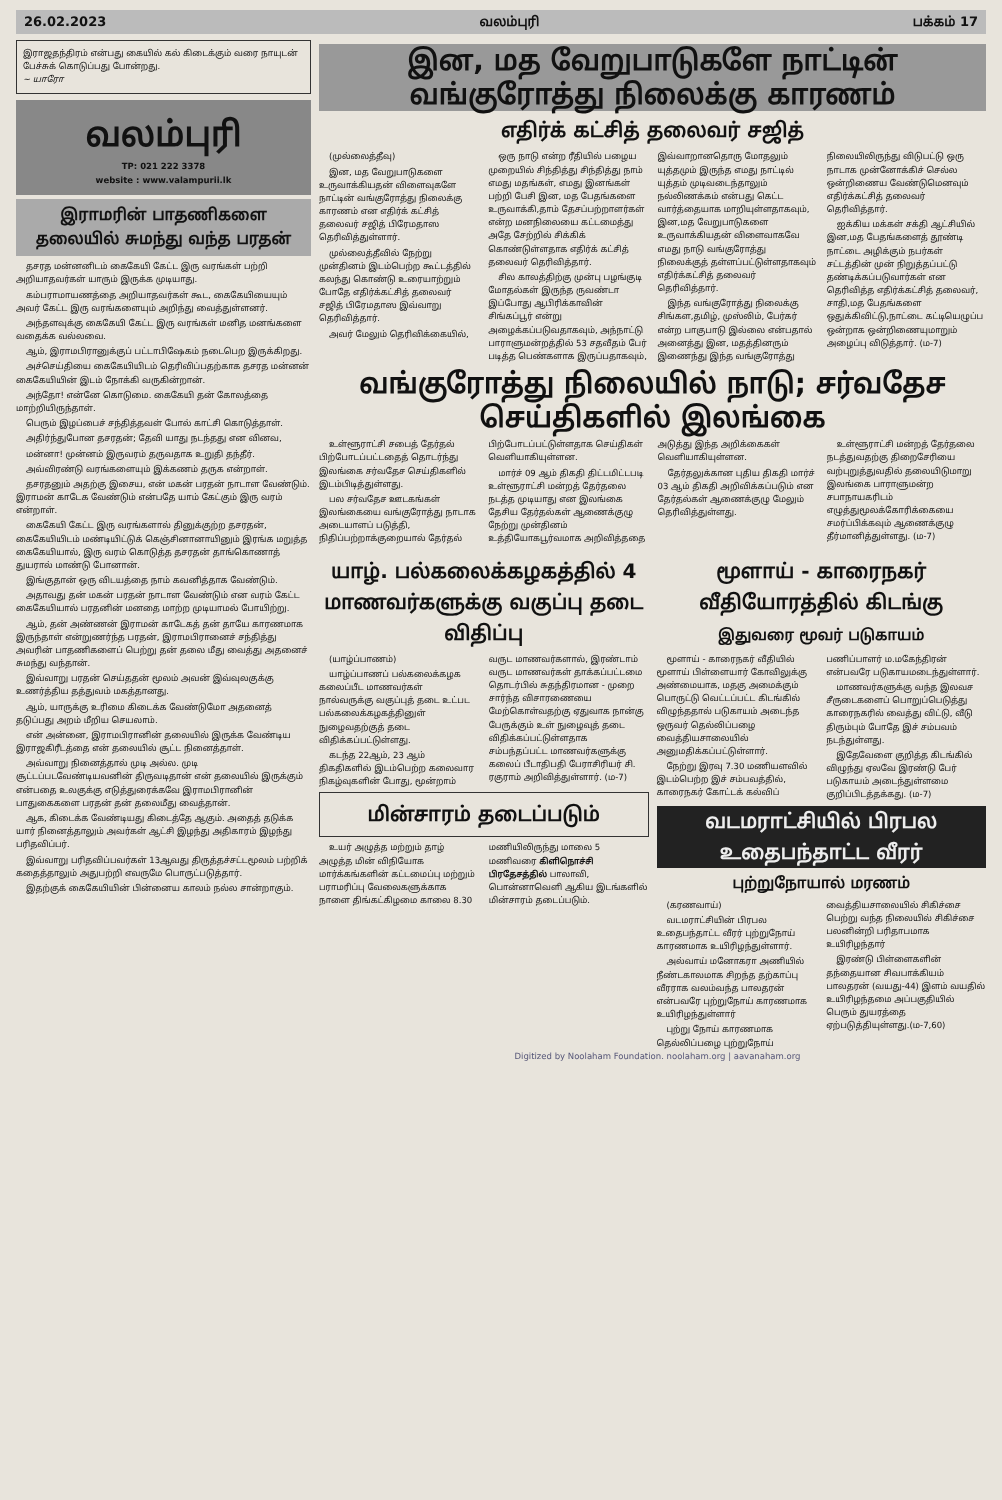26.02.2023 வலம்புரி பக்கம் 17
இராஜதந்திரம் என்பது கையில் கல் கிடைக்கும் வரை நாயுடன் பேச்சுக் கொடுப்பது போன்றது.
~ யாரோ
வலம்புரி
TP: 021 222 3378
website : www.valampurii.lk
இராமரின் பாதணிகளை தலையில் சுமந்து வந்த பரதன்
தசரத மன்னனிடம் கைகேயி கேட்ட இரு வரங்கள் பற்றி அறியாதவர்கள் யாரும் இருக்க முடியாது.
கம்பராமாயணத்தை அறியாதவர்கள் கூட, கைகேயியையும் அவர் கேட்ட இரு வரங்களையும் அறிந்து வைத்துள்ளனர்.
அந்தளவுக்கு கைகேயி கேட்ட இரு வரங்கள் மனித மனங்களை வதைக்க வல்லவை.
ஆம், இராமபிரானுக்குப் பட்டாபிஷேகம் நடைபெற இருக்கிறது.
அச்செய்தியை கைகேயியிடம் தெரிவிப்பதற்காக தசரத மன்னன் கைகேயியின் இடம் நோக்கி வருகின்றான்.
அந்தோ! என்னே கொடுமை. கைகேயி தன் கோலத்தை மாற்றியிருந்தாள்.
பெரும் இழப்பைச் சந்தித்தவள் போல் காட்சி கொடுத்தாள்.
அதிர்ந்துபோன தசரதன்; தேவி யாது நடந்தது என வினவ,
மன்னா! முன்னம் இருவரம் தருவதாக உறுதி தந்தீர்.
அவ்விரண்டு வரங்களையும் இக்கணம் தருக என்றாள்.
தசரதனும் அதற்கு இசைய, என் மகன் பரதன் நாடாள வேண்டும். இராமன் காடேக வேண்டும் என்பதே யாம் கேட்கும் இரு வரம் என்றாள்.
கைகேயி கேட்ட இரு வரங்களால் தினுக்குற்ற தசரதன், கைகேயியிடம் மண்டியிட்டுக் கெஞ்சினானாயினும் இரங்க மறுத்த கைகேயியால், இரு வரம் கொடுத்த தசரதன் தாங்கொணாத் துயரால் மாண்டு போனான்.
இங்குதான் ஒரு விடயத்தை நாம் கவனித்தாக வேண்டும்.
அதாவது தன் மகன் பரதன் நாடாள வேண்டும் என வரம் கேட்ட கைகேயியால் பரதனின் மனதை மாற்ற முடியாமல் போயிற்று.
ஆம், தன் அண்ணன் இராமன் காடேகத் தன் தாயே காரணமாக இருந்தாள் என்றுணர்ந்த பரதன், இராமபிரானைச் சந்தித்து அவரின் பாதணிகளைப் பெற்று தன் தலை மீது வைத்து அதனைச் சுமந்து வந்தான்.
இவ்வாறு பரதன் செய்ததன் மூலம் அவன் இவ்வுலகுக்கு உணர்த்திய தத்துவம் மகத்தானது.
ஆம், யாருக்கு உரிமை கிடைக்க வேண்டுமோ அதனைத் தடுப்பது அறம் மீறிய செயலாம்.
என் அன்னை, இராமபிரானின் தலையில் இருக்க வேண்டிய இராஜகிரீடத்தை என் தலையில் சூட்ட நினைத்தாள்.
அவ்வாறு நினைத்தால் முடி அல்ல. முடி சூட்டப்படவேண்டியவனின் திருவடிதான் என் தலையில் இருக்கும் என்பதை உலகுக்கு எடுத்துரைக்கவே இராமபிரானின் பாதுகைகளை பரதன் தன் தலைமீது வைத்தான்.
ஆக, கிடைக்க வேண்டியது கிடைத்தே ஆகும். அதைத் தடுக்க யார் நினைத்தாலும் அவர்கள் ஆட்சி இழந்து அதிகாரம் இழந்து பரிதவிப்பர்.
இவ்வாறு பரிதவிப்பவர்கள் 13ஆவது திருத்தச்சட்டமூலம் பற்றிக் கதைத்தாலும் அதுபற்றி எவருமே பொருட்படுத்தார்.
இதற்குக் கைகேயியின் பின்னைய காலம் நல்ல சான்றாகும்.
இன, மத வேறுபாடுகளே நாட்டின் வங்குரோத்து நிலைக்கு காரணம்
எதிர்க் கட்சித் தலைவர் சஜித்
(முல்லைத்தீவு)
இன, மத வேறுபாடுகளை உருவாக்கியதன் விளைவுகளே நாட்டின் வங்குரோத்து நிலைக்கு காரணம் என எதிர்க் கட்சித் தலைவர் சஜித் பிரேமதாஸ தெரிவித்துள்ளார்.
முல்லைத்தீவில் நேற்று முன்தினம் இடம்பெற்ற கூட்டத்தில் கலந்து கொண்டு உரையாற்றும் போதே எதிர்க்கட்சித் தலைவர் சஜித் பிரேமதாஸ இவ்வாறு தெரிவித்தார்.
அவர் மேலும் தெரிவிக்கையில்,
ஒரு நாடு என்ற ரீதியில் பழைய முறையில் சிந்தித்து சிந்தித்து நாம் எமது மதங்கள், எமது இனங்கள் பற்றி பேசி இன, மத பேதங்களை உருவாக்கி,தாம் தேசப்பற்றாளர்கள் என்ற மனநிலையை கட்டமைத்து அதே சேற்றில் சிக்கிக் கொண்டுள்ளதாக எதிர்க் கட்சித் தலைவர் தெரிவித்தார்.
சில காலத்திற்கு முன்பு பழங்குடி மோதல்கள் இருந்த ருவண்டா இப்போது ஆபிரிக்காவின் சிங்கப்பூர் என்று அழைக்கப்படுவதாகவும், அந்நாட்டு பாராளுமன்றத்தில் 53 சதவீதம் பேர் படித்த பெண்களாக இருப்பதாகவும், இவ்வாறானதொரு மோதலும் யுத்தமும் இருந்த எமது நாட்டில் யுத்தம் முடிவடைந்தாலும் நல்லிணக்கம் என்பது கெட்ட வார்த்தையாக மாறியுள்ளதாகவும், இன,மத வேறுபாடுகளை உருவாக்கியதன் விளைவாகவே எமது நாடு வங்குரோத்து நிலைக்குத் தள்ளப்பட்டுள்ளதாகவும் எதிர்க்கட்சித் தலைவர் தெரிவித்தார்.
இந்த வங்குரோத்து நிலைக்கு சிங்கள,தமிழ், முஸ்லிம், பேர்கர் என்ற பாகுபாடு இல்லை என்பதால் அனைத்து இன, மதத்தினரும் இணைந்து இந்த வங்குரோத்து நிலையிலிருந்து விடுபட்டு ஒரு நாடாக முன்னோக்கிச் செல்ல ஒன்றிணைய வேண்டுமெனவும் எதிர்க்கட்சித் தலைவர் தெரிவித்தார்.
ஐக்கிய மக்கள் சக்தி ஆட்சியில் இன,மத பேதங்களைத் தூண்டி நாட்டை அழிக்கும் நபர்கள் சட்டத்தின் முன் நிறுத்தப்பட்டு தண்டிக்கப்படுவார்கள் என தெரிவித்த எதிர்க்கட்சித் தலைவர், சாதி,மத பேதங்களை ஒதுக்கிவிட்டு,நாட்டை கட்டியெழுப்ப ஒன்றாக ஒன்றிணையுமாறும் அழைப்பு விடுத்தார். (ம-7)
வங்குரோத்து நிலையில் நாடு; சர்வதேச செய்திகளில் இலங்கை
உள்ளூராட்சி சபைத் தேர்தல் பிற்போடப்பட்டதைத் தொடர்ந்து இலங்கை சர்வதேச செய்திகளில் இடம்பிடித்துள்ளது.
பல சர்வதேச ஊடகங்கள் இலங்கையை வங்குரோத்து நாடாக அடையாளப் படுத்தி, நிதிப்பற்றாக்குறையால் தேர்தல் பிற்போடப்பட்டுள்ளதாக செய்திகள் வெளியாகியுள்ளன.
மார்ச் 09 ஆம் திகதி திட்டமிட்டபடி உள்ளூராட்சி மன்றத் தேர்தலை நடத்த முடியாது என இலங்கை தேசிய தேர்தல்கள் ஆணைக்குழு நேற்று முன்தினம் உத்தியோகபூர்வமாக அறிவித்ததை அடுத்து இந்த அறிக்கைகள் வெளியாகியுள்ளன.
தேர்தலுக்கான புதிய திகதி மார்ச் 03 ஆம் திகதி அறிவிக்கப்படும் என தேர்தல்கள் ஆணைக்குழு மேலும் தெரிவித்துள்ளது.
உள்ளூராட்சி மன்றத் தேர்தலை நடத்துவதற்கு திறைசேரியை வற்புறுத்துவதில் தலையிடுமாறு இலங்கை பாராளுமன்ற சபாநாயகரிடம் எழுத்துமூலக்கோரிக்கையை சமர்ப்பிக்கவும் ஆணைக்குழு தீர்மானித்துள்ளது. (ம-7)
யாழ். பல்கலைக்கழகத்தில் 4 மாணவர்களுக்கு வகுப்பு தடை விதிப்பு
(யாழ்ப்பாணம்)
யாழ்ப்பாணப் பல்கலைக்கழக கலைப்பீட மாணவர்கள் நால்வருக்கு வகுப்புத் தடை உட்பட பல்கலைக்கழகத்தினுள் நுழைவதற்குத் தடை விதிக்கப்பட்டுள்ளது.
கடந்த 22ஆம், 23 ஆம் திகதிகளில் இடம்பெற்ற கலைவார நிகழ்வுகளின் போது, மூன்றாம் வருட மாணவர்களால், இரண்டாம் வருட மாணவர்கள் தாக்கப்பட்டமை தொடர்பில் சுதந்திரமான - முறை சார்ந்த விசாரணையை மேற்கொள்வதற்கு ஏதுவாக நான்கு பேருக்கும் உள் நுழைவுத் தடை விதிக்கப்பட்டுள்ளதாக சம்பந்தப்பட்ட மாணவர்களுக்கு கலைப் பீடாதிபதி பேராசிரியர் சி. ரகுராம் அறிவித்துள்ளார். (ம-7)
மின்சாரம் தடைப்படும்
உயர் அழுத்த மற்றும் தாழ் அழுத்த மின் விநியோக மார்க்கங்களின் கட்டமைப்பு மற்றும் பராமரிப்பு வேலைகளுக்காக நாளை திங்கட்கிழமை காலை 8.30 மணியிலிருந்து மாலை 5 மணிவரை கிளிநொச்சி பிரதேசத்தில் பாலாவி, பொன்னாவெளி ஆகிய இடங்களில் மின்சாரம் தடைப்படும்.
மூளாய் - காரைநகர் வீதியோரத்தில் கிடங்கு
இதுவரை மூவர் படுகாயம்
மூளாய் - காரைநகர் வீதியில் மூளாய் பிள்ளையார் கோவிலுக்கு அண்மையாக, மதகு அமைக்கும் பொருட்டு வெட்டப்பட்ட கிடங்கில் விழுந்ததால் படுகாயம் அடைந்த ஒருவர் தெல்லிப்பழை வைத்தியசாலையில் அனுமதிக்கப்பட்டுள்ளார்.
நேற்று இரவு 7.30 மணியளவில் இடம்பெற்ற இச் சம்பவத்தில், காரைநகர் கோட்டக் கல்விப் பணிப்பாளர் ம.மகேந்திரன் என்பவரே படுகாயமடைந்துள்ளார்.
மாணவர்களுக்கு வந்த இலவச சீருடைகளைப் பொறுப்பெடுத்து காரைநகரில் வைத்து விட்டு, வீடு திரும்பும் போதே இச் சம்பவம் நடந்துள்ளது.
இதேவேளை குறித்த கிடங்கில் விழுந்து ஏலவே இரண்டு பேர் படுகாயம் அடைந்துள்ளமை குறிப்பிடத்தக்கது. (ம-7)
வடமராட்சியில் பிரபல உதைபந்தாட்ட வீரர்
புற்றுநோயால் மரணம்
(கரணவாய்)
வடமராட்சியின் பிரபல உதைபந்தாட்ட வீரர் புற்றுநோய் காரணமாக உயிரிழந்துள்ளார்.
அல்வாய் மனோகரா அணியில் நீண்டகாலமாக சிறந்த தற்காப்பு வீரராக வலம்வந்த பாலதரன் என்பவரே புற்றுநோய் காரணமாக உயிரிழந்துள்ளார்
புற்று நோய் காரணமாக தெல்லிப்பழை புற்றுநோய் வைத்தியசாலையில் சிகிச்சை பெற்று வந்த நிலையில் சிகிச்சை பலனின்றி பரிதாபமாக உயிரிழந்தார்
இரண்டு பிள்ளைகளின் தந்தையான சிவபாக்கியம் பாலதரன் (வயது-44) இளம் வயதில் உயிரிழந்தமை அப்பகுதியில் பெரும் துயரத்தை ஏற்படுத்தியுள்ளது.(ம-7,60)
Digitized by Noolaham Foundation. noolaham.org | aavanaham.org